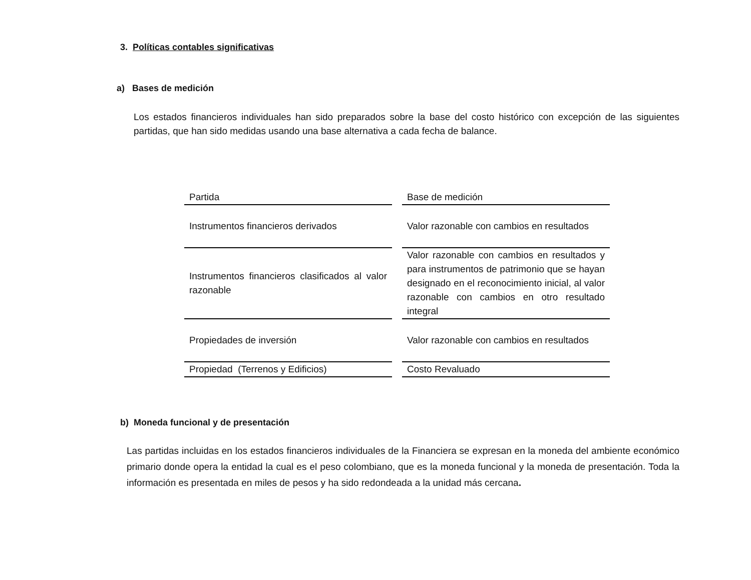3. Políticas contables significativas
a) Bases de medición
Los estados financieros individuales han sido preparados sobre la base del costo histórico con excepción de las siguientes partidas, que han sido medidas usando una base alternativa a cada fecha de balance.
| Partida | Base de medición |
| Instrumentos financieros derivados | Valor razonable con cambios en resultados |
| Instrumentos financieros clasificados al valor razonable | Valor razonable con cambios en resultados y para instrumentos de patrimonio que se hayan designado en el reconocimiento inicial, al valor razonable con cambios en otro resultado integral |
| Propiedades de inversión | Valor razonable con cambios en resultados |
| Propiedad (Terrenos y Edificios) | Costo Revaluado |
b) Moneda funcional y de presentación
Las partidas incluidas en los estados financieros individuales de la Financiera se expresan en la moneda del ambiente económico primario donde opera la entidad la cual es el peso colombiano, que es la moneda funcional y la moneda de presentación. Toda la información es presentada en miles de pesos y ha sido redondeada a la unidad más cercana.